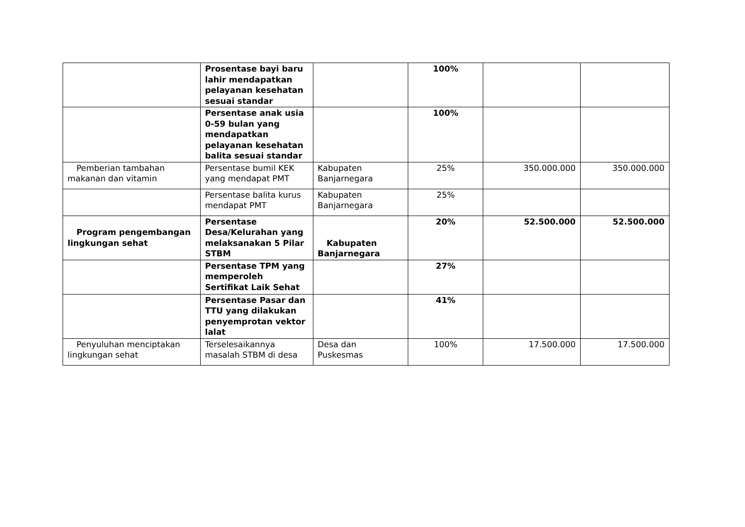| | Prosentase bayi baru lahir mendapatkan pelayanan kesehatan sesuai standar | | 100% | | |
| | Persentase anak usia 0-59 bulan yang mendapatkan pelayanan kesehatan balita sesuai standar | | 100% | | |
| Pemberian tambahan makanan dan vitamin | Persentase bumil KEK yang mendapat PMT | Kabupaten Banjarnegara | 25% | 350.000.000 | 350.000.000 |
| | Persentase balita kurus mendapat PMT | Kabupaten Banjarnegara | 25% | | |
| Program pengembangan lingkungan sehat | Persentase Desa/Kelurahan yang melaksanakan 5 Pilar STBM | Kabupaten Banjarnegara | 20% | 52.500.000 | 52.500.000 |
| | Persentase TPM yang memperoleh Sertifikat Laik Sehat | | 27% | | |
| | Persentase Pasar dan TTU yang dilakukan penyemprotan vektor lalat | | 41% | | |
| Penyuluhan menciptakan lingkungan sehat | Terselesaikannya masalah STBM di desa | Desa dan Puskesmas | 100% | 17.500.000 | 17.500.000 |